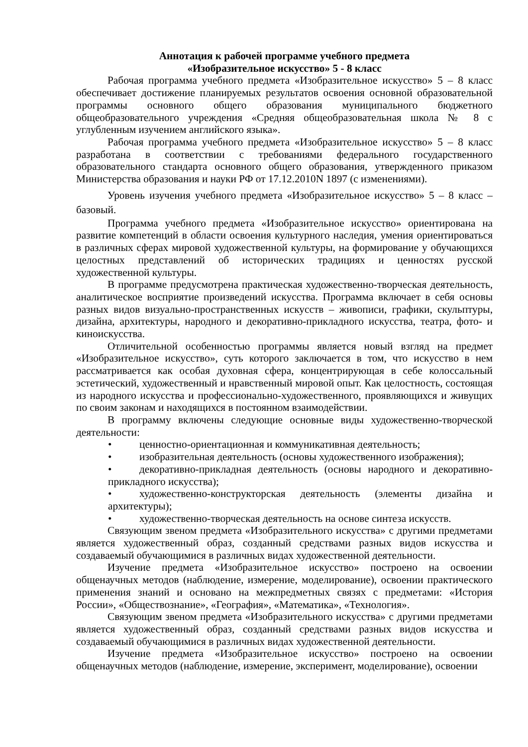Аннотация к рабочей программе учебного предмета
«Изобразительное искусство» 5 - 8 класс
Рабочая программа учебного предмета «Изобразительное искусство» 5 – 8 класс обеспечивает достижение планируемых результатов освоения основной образовательной программы основного общего образования муниципального бюджетного общеобразовательного учреждения «Средняя общеобразовательная школа № 8 с углубленным изучением английского языка».
Рабочая программа учебного предмета «Изобразительное искусство» 5 – 8 класс разработана в соответствии с требованиями федерального государственного образовательного стандарта основного общего образования, утвержденного приказом Министерства образования и науки РФ от 17.12.2010N 1897 (с изменениями).
Уровень изучения учебного предмета «Изобразительное искусство» 5 – 8 класс – базовый.
Программа учебного предмета «Изобразительное искусство» ориентирована на развитие компетенций в области освоения культурного наследия, умения ориентироваться в различных сферах мировой художественной культуры, на формирование у обучающихся целостных представлений об исторических традициях и ценностях русской художественной культуры.
В программе предусмотрена практическая художественно-творческая деятельность, аналитическое восприятие произведений искусства. Программа включает в себя основы разных видов визуально-пространственных искусств – живописи, графики, скульптуры, дизайна, архитектуры, народного и декоративно-прикладного искусства, театра, фото- и киноискусства.
Отличительной особенностью программы является новый взгляд на предмет «Изобразительное искусство», суть которого заключается в том, что искусство в нем рассматривается как особая духовная сфера, концентрирующая в себе колоссальный эстетический, художественный и нравственный мировой опыт. Как целостность, состоящая из народного искусства и профессионально-художественного, проявляющихся и живущих по своим законам и находящихся в постоянном взаимодействии.
В программу включены следующие основные виды художественно-творческой деятельности:
• ценностно-ориентационная и коммуникативная деятельность;
• изобразительная деятельность (основы художественного изображения);
• декоративно-прикладная деятельность (основы народного и декоративно-прикладного искусства);
• художественно-конструкторская деятельность (элементы дизайна и архитектуры);
• художественно-творческая деятельность на основе синтеза искусств.
Связующим звеном предмета «Изобразительного искусства» с другими предметами является художественный образ, созданный средствами разных видов искусства и создаваемый обучающимися в различных видах художественной деятельности.
Изучение предмета «Изобразительное искусство» построено на освоении общенаучных методов (наблюдение, измерение, моделирование), освоении практического применения знаний и основано на межпредметных связях с предметами: «История России», «Обществознание», «География», «Математика», «Технология».
Связующим звеном предмета «Изобразительного искусства» с другими предметами является художественный образ, созданный средствами разных видов искусства и создаваемый обучающимися в различных видах художественной деятельности.
Изучение предмета «Изобразительное искусство» построено на освоении общенаучных методов (наблюдение, измерение, эксперимент, моделирование), освоении